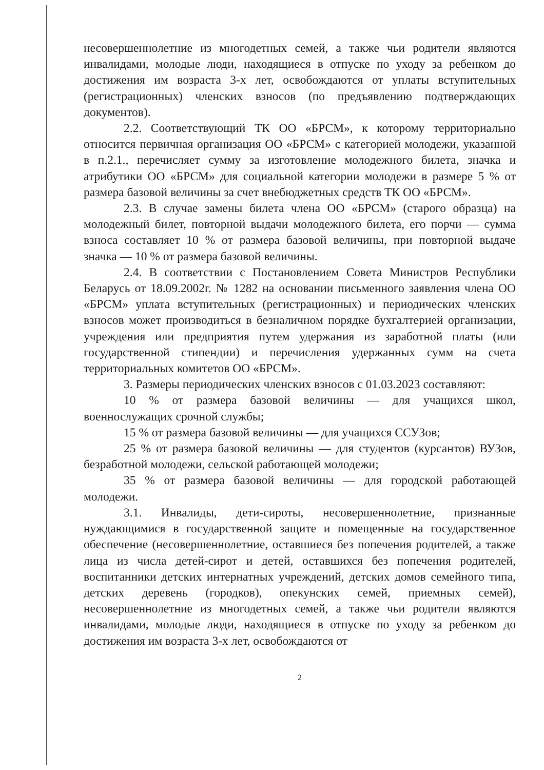несовершеннолетние из многодетных семей, а также чьи родители являются инвалидами, молодые люди, находящиеся в отпуске по уходу за ребенком до достижения им возраста 3-х лет, освобождаются от уплаты вступительных (регистрационных) членских взносов (по предъявлению подтверждающих документов).
2.2. Соответствующий ТК ОО «БРСМ», к которому территориально относится первичная организация ОО «БРСМ» с категорией молодежи, указанной в п.2.1., перечисляет сумму за изготовление молодежного билета, значка и атрибутики ОО «БРСМ» для социальной категории молодежи в размере 5 % от размера базовой величины за счет внебюджетных средств ТК ОО «БРСМ».
2.3. В случае замены билета члена ОО «БРСМ» (старого образца) на молодежный билет, повторной выдачи молодежного билета, его порчи — сумма взноса составляет 10 % от размера базовой величины, при повторной выдаче значка — 10 % от размера базовой величины.
2.4. В соответствии с Постановлением Совета Министров Республики Беларусь от 18.09.2002г. № 1282 на основании письменного заявления члена ОО «БРСМ» уплата вступительных (регистрационных) и периодических членских взносов может производиться в безналичном порядке бухгалтерией организации, учреждения или предприятия путем удержания из заработной платы (или государственной стипендии) и перечисления удержанных сумм на счета территориальных комитетов ОО «БРСМ».
3. Размеры периодических членских взносов с 01.03.2023 составляют:
10 % от размера базовой величины — для учащихся школ, военнослужащих срочной службы;
15 % от размера базовой величины — для учащихся ССУЗов;
25 % от размера базовой величины — для студентов (курсантов) ВУЗов, безработной молодежи, сельской работающей молодежи;
35 % от размера базовой величины — для городской работающей молодежи.
3.1. Инвалиды, дети-сироты, несовершеннолетние, признанные нуждающимися в государственной защите и помещенные на государственное обеспечение (несовершеннолетние, оставшиеся без попечения родителей, а также лица из числа детей-сирот и детей, оставшихся без попечения родителей, воспитанники детских интернатных учреждений, детских домов семейного типа, детских деревень (городков), опекунских семей, приемных семей), несовершеннолетние из многодетных семей, а также чьи родители являются инвалидами, молодые люди, находящиеся в отпуске по уходу за ребенком до достижения им возраста 3-х лет, освобождаются от
2